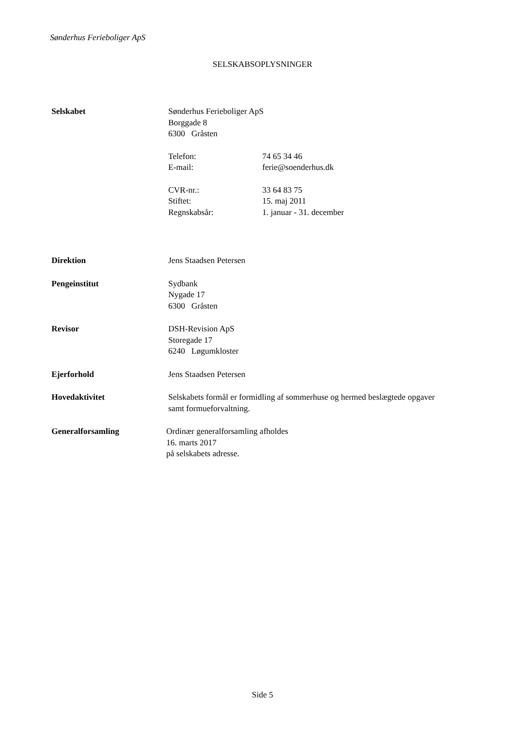Sønderhus Ferieboliger ApS
SELSKABSOPLYSNINGER
Selskabet Sønderhus Ferieboliger ApS
Borggade 8
6300 Gråsten
Telefon: 74 65 34 46
E-mail: ferie@soenderhus.dk
CVR-nr.: 33 64 83 75
Stiftet: 15. maj 2011
Regnskabsår: 1. januar - 31. december
Direktion Jens Staadsen Petersen
Pengeinstitut Sydbank
Nygade 17
6300 Gråsten
Revisor DSH-Revision ApS
Storegade 17
6240 Løgumkloster
Ejerforhold Jens Staadsen Petersen
Hovedaktivitet Selskabets formål er formidling af sommerhuse og hermed beslægtede opgaver samt formueforvaltning.
Generalforsamling Ordinær generalforsamling afholdes
16. marts 2017
på selskabets adresse.
Side 5